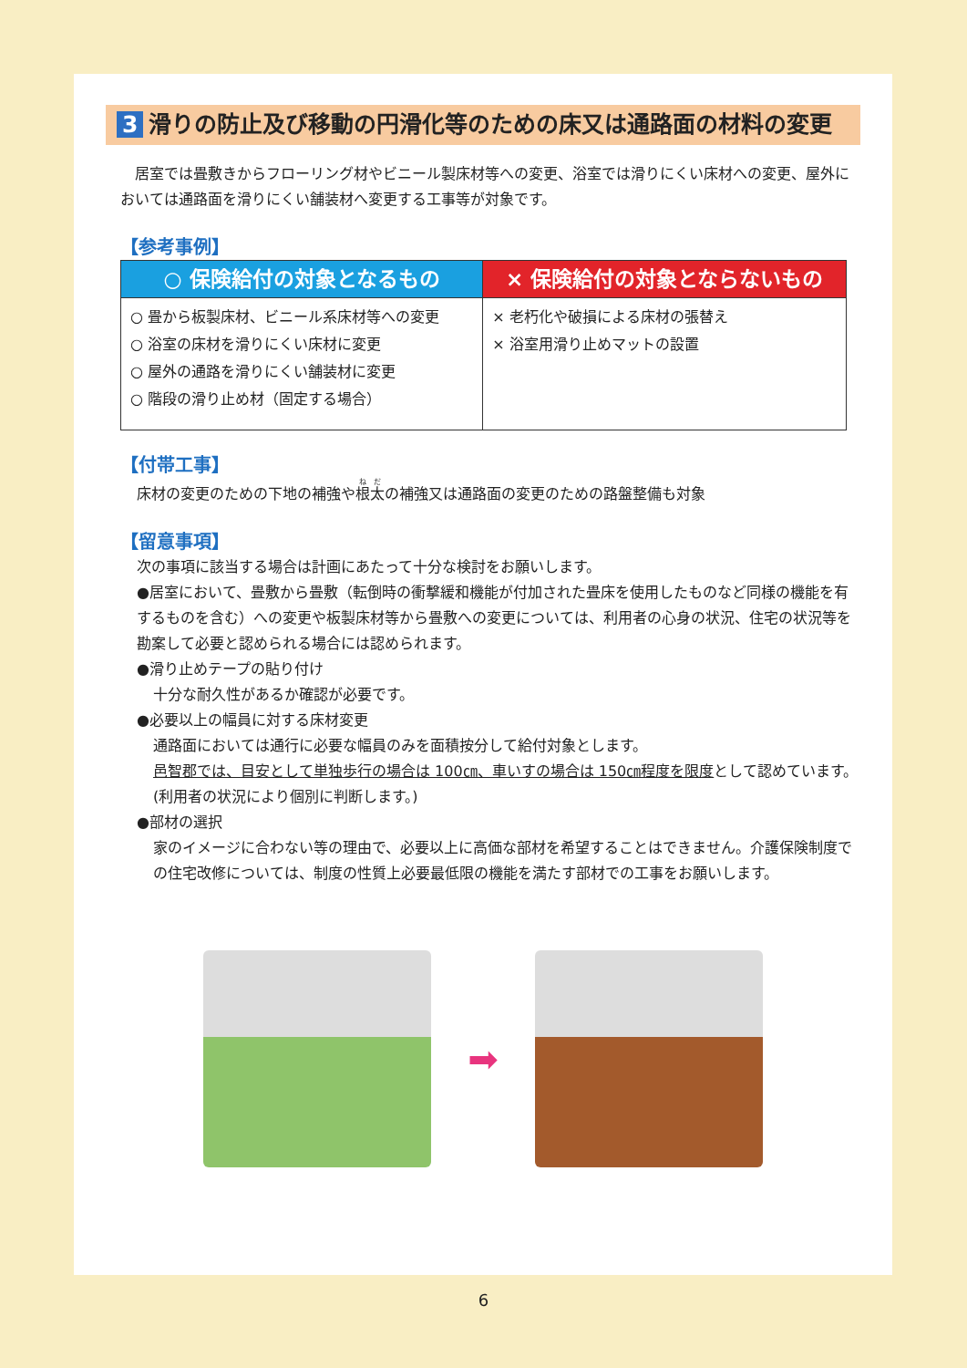3 滑りの防止及び移動の円滑化等のための床又は通路面の材料の変更
居室では畳敷きからフローリング材やビニール製床材等への変更、浴室では滑りにくい床材への変更、屋外においては通路面を滑りにくい舗装材へ変更する工事等が対象です。
【参考事例】
| ○ 保険給付の対象となるもの | × 保険給付の対象とならないもの |
| --- | --- |
| ○ 畳から板製床材、ビニール系床材等への変更 ○ 浴室の床材を滑りにくい床材に変更 ○ 屋外の通路を滑りにくい舗装材に変更 ○ 階段の滑り止め材（固定する場合） | × 老朽化や破損による床材の張替え × 浴室用滑り止めマットの設置 |
【付帯工事】
床材の変更のための下地の補強や根太の補強又は通路面の変更のための路盤整備も対象
【留意事項】
次の事項に該当する場合は計画にあたって十分な検討をお願いします。
●居室において、畳敷から畳敷（転倒時の衝撃緩和機能が付加された畳床を使用したものなど同様の機能を有するものを含む）への変更や板製床材等から畳敷への変更については、利用者の心身の状況、住宅の状況等を勘案して必要と認められる場合には認められます。
●滑り止めテープの貼り付け
十分な耐久性があるか確認が必要です。
●必要以上の幅員に対する床材変更
通路面においては通行に必要な幅員のみを面積按分して給付対象とします。
邑智郡では、目安として単独歩行の場合は 100㎝、車いすの場合は 150㎝程度を限度として認めています。(利用者の状況により個別に判断します。)
●部材の選択
家のイメージに合わない等の理由で、必要以上に高価な部材を希望することはできません。介護保険制度での住宅改修については、制度の性質上必要最低限の機能を満たす部材での工事をお願いします。
➡
6